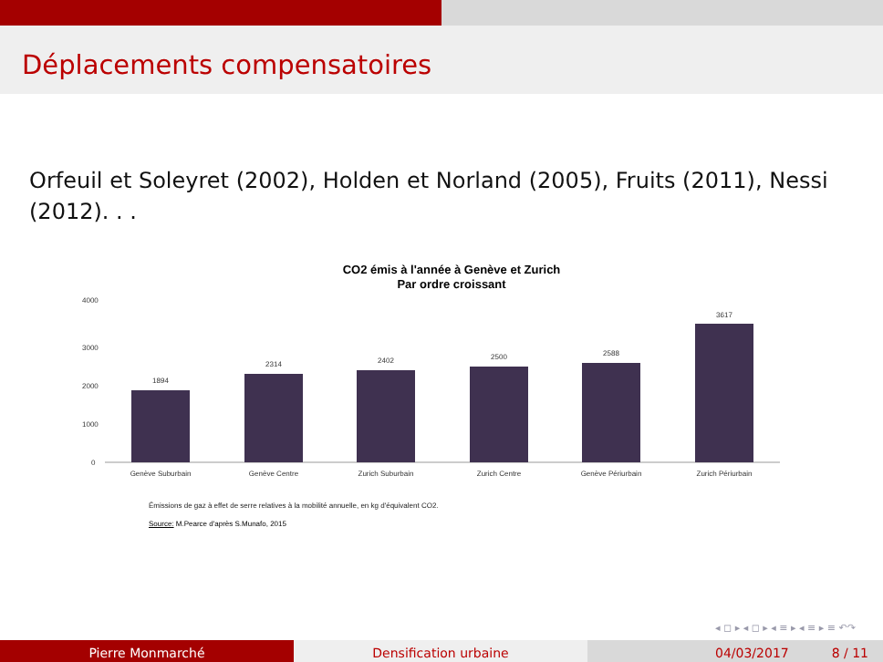Déplacements compensatoires
Orfeuil et Soleyret (2002), Holden et Norland (2005), Fruits (2011), Nessi (2012). . .
CO2 émis à l'année à Genève et Zurich
Par ordre croissant
4000
3000
2000
1000
0
1894
2314
2402
2500
2588
3617
Genève Suburbain
Genève Centre
Zurich Suburbain
Zurich Centre
Genève Périurbain
Zurich Périurbain
Émissions de gaz à effet de serre relatives à la mobilité annuelle, en kg d'équivalent CO2.
Source: M.Pearce d'après S.Munafo, 2015
◂ ◻ ▸ ◂ ◻ ▸ ◂ ≡ ▸ ◂ ≡ ▸ ≡ ↶↷
Pierre Monmarché Densification urbaine 04/03/2017 8 / 11